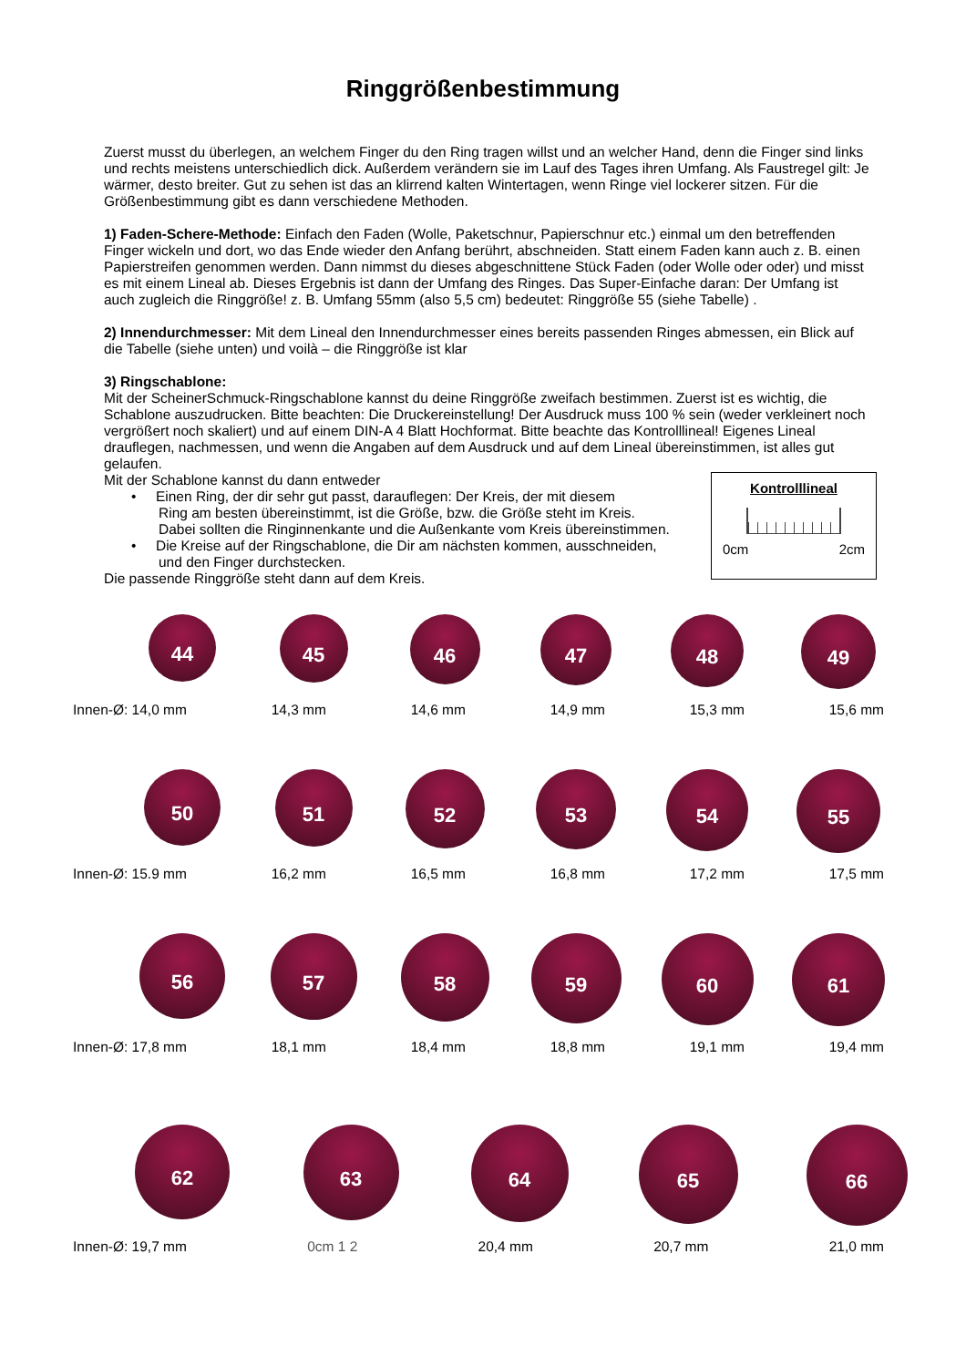Ringgrößenbestimmung
Zuerst musst du überlegen, an welchem Finger du den Ring tragen willst und an welcher Hand, denn die Finger sind links und rechts meistens unterschiedlich dick. Außerdem verändern sie im Lauf des Tages ihren Umfang. Als Faustregel gilt: Je wärmer, desto breiter. Gut zu sehen ist das an klirrend kalten Wintertagen, wenn Ringe viel lockerer sitzen. Für die Größenbestimmung gibt es dann verschiedene Methoden.
1) Faden-Schere-Methode: Einfach den Faden (Wolle, Paketschnur, Papierschnur etc.) einmal um den betreffenden Finger wickeln und dort, wo das Ende wieder den Anfang berührt, abschneiden. Statt einem Faden kann auch z. B. einen Papierstreifen genommen werden. Dann nimmst du dieses abgeschnittene Stück Faden (oder Wolle oder oder) und misst es mit einem Lineal ab. Dieses Ergebnis ist dann der Umfang des Ringes. Das Super-Einfache daran: Der Umfang ist auch zugleich die Ringgröße! z. B. Umfang 55mm (also 5,5 cm) bedeutet: Ringgröße 55 (siehe Tabelle) .
2) Innendurchmesser: Mit dem Lineal den Innendurchmesser eines bereits passenden Ringes abmessen, ein Blick auf die Tabelle (siehe unten) und voilà – die Ringgröße ist klar
3) Ringschablone:
Mit der ScheinerSchmuck-Ringschablone kannst du deine Ringgröße zweifach bestimmen. Zuerst ist es wichtig, die Schablone auszudrucken. Bitte beachten: Die Druckereinstellung! Der Ausdruck muss 100 % sein (weder verkleinert noch vergrößert noch skaliert) und auf einem DIN-A 4 Blatt Hochformat. Bitte beachte das Kontrolllineal! Eigenes Lineal drauflegen, nachmessen, und wenn die Angaben auf dem Ausdruck und auf dem Lineal übereinstimmen, ist alles gut gelaufen.
Kontrolllineal
0cm 2cm
Mit der Schablone kannst du dann entweder
• Einen Ring, der dir sehr gut passt, darauflegen: Der Kreis, der mit diesem
Ring am besten übereinstimmt, ist die Größe, bzw. die Größe steht im Kreis.
Dabei sollten die Ringinnenkante und die Außenkante vom Kreis übereinstimmen.
• Die Kreise auf der Ringschablone, die Dir am nächsten kommen, ausschneiden,
und den Finger durchstecken.
Die passende Ringgröße steht dann auf dem Kreis.
44
45
46
47
48
49
Innen-Ø: 14,0 mm 14,3 mm 14,6 mm 14,9 mm 15,3 mm 15,6 mm
50
51
52
53
54
55
Innen-Ø: 15.9 mm 16,2 mm 16,5 mm 16,8 mm 17,2 mm 17,5 mm
56
57
58
59
60
61
Innen-Ø: 17,8 mm 18,1 mm 18,4 mm 18,8 mm 19,1 mm 19,4 mm
62
63
64
65
66
Innen-Ø: 19,7 mm 0cm 1 2 20,4 mm 20,7 mm 21,0 mm